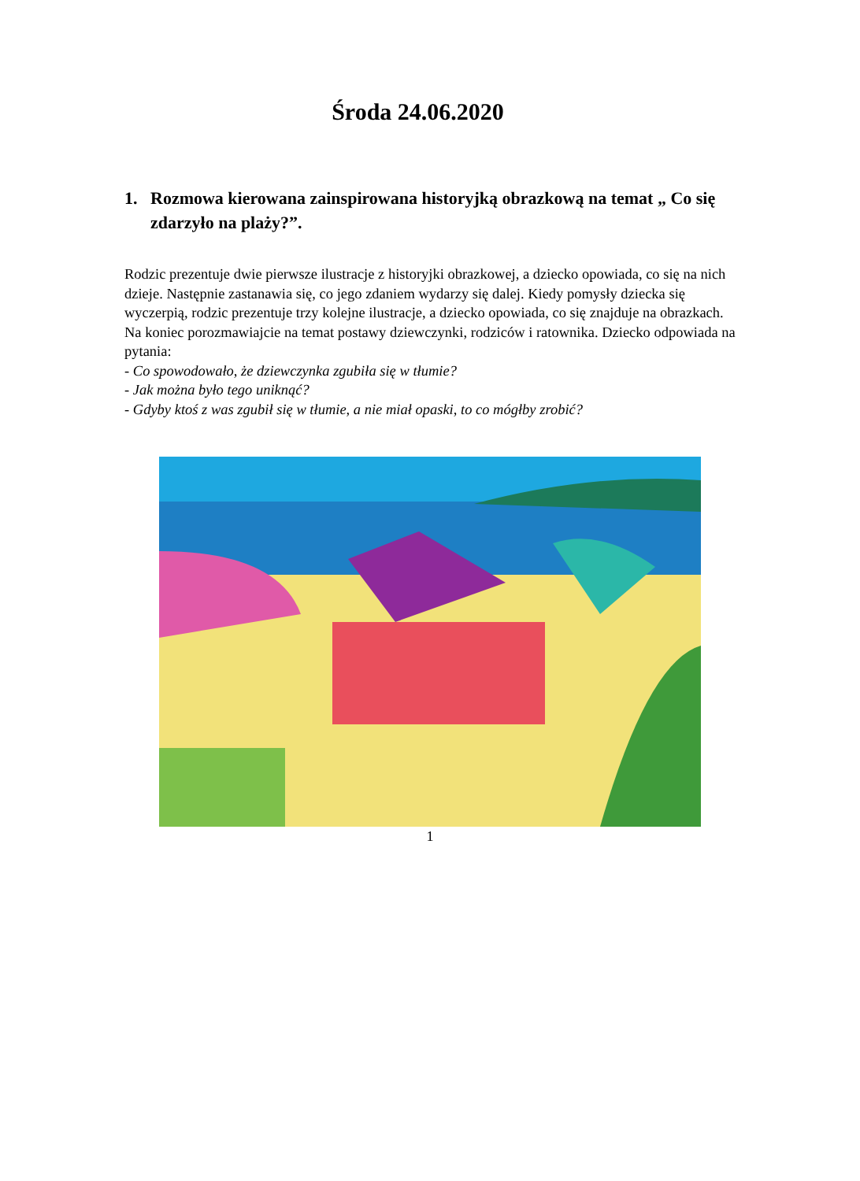Środa 24.06.2020
1. Rozmowa kierowana zainspirowana historyjką obrazkową na temat „ Co się zdarzyło na plaży?”.
Rodzic prezentuje dwie pierwsze ilustracje z historyjki obrazkowej, a dziecko opowiada, co się na nich dzieje. Następnie zastanawia się, co jego zdaniem wydarzy się dalej. Kiedy pomysły dziecka się wyczerpią, rodzic prezentuje trzy kolejne ilustracje, a dziecko opowiada, co się znajduje na obrazkach. Na koniec porozmawiajcie na temat postawy dziewczynki, rodziców i ratownika. Dziecko odpowiada na pytania:
- Co spowodowało, że dziewczynka zgubiła się w tłumie?
- Jak można było tego uniknąć?
- Gdyby ktoś z was zgubił się w tłumie, a nie miał opaski, to co mógłby zrobić?
1